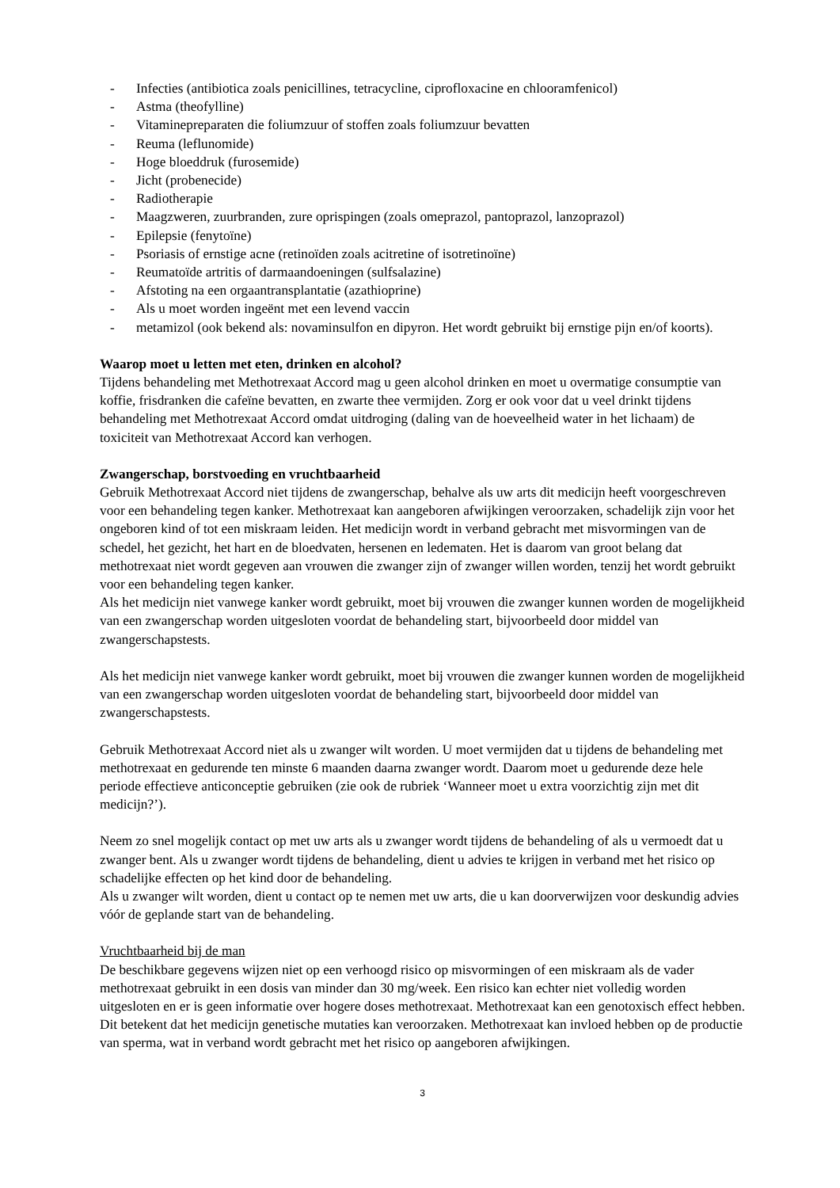- Infecties (antibiotica zoals penicillines, tetracycline, ciprofloxacine en chlooramfenicol)
- Astma (theofylline)
- Vitaminepreparaten die foliumzuur of stoffen zoals foliumzuur bevatten
- Reuma (leflunomide)
- Hoge bloeddruk (furosemide)
- Jicht (probenecide)
- Radiotherapie
- Maagzweren, zuurbranden, zure oprispingen (zoals omeprazol, pantoprazol, lanzoprazol)
- Epilepsie (fenytoïne)
- Psoriasis of ernstige acne (retinoïden zoals acitretine of isotretinoïne)
- Reumatoïde artritis of darmaandoeningen (sulfsalazine)
- Afstoting na een orgaantransplantatie (azathioprine)
- Als u moet worden ingeënt met een levend vaccin
- metamizol (ook bekend als: novaminsulfon en dipyron. Het wordt gebruikt bij ernstige pijn en/of koorts).
Waarop moet u letten met eten, drinken en alcohol?
Tijdens behandeling met Methotrexaat Accord mag u geen alcohol drinken en moet u overmatige consumptie van koffie, frisdranken die cafeïne bevatten, en zwarte thee vermijden. Zorg er ook voor dat u veel drinkt tijdens behandeling met Methotrexaat Accord omdat uitdroging (daling van de hoeveelheid water in het lichaam) de toxiciteit van Methotrexaat Accord kan verhogen.
Zwangerschap, borstvoeding en vruchtbaarheid
Gebruik Methotrexaat Accord niet tijdens de zwangerschap, behalve als uw arts dit medicijn heeft voorgeschreven voor een behandeling tegen kanker. Methotrexaat kan aangeboren afwijkingen veroorzaken, schadelijk zijn voor het ongeboren kind of tot een miskraam leiden. Het medicijn wordt in verband gebracht met misvormingen van de schedel, het gezicht, het hart en de bloedvaten, hersenen en ledematen. Het is daarom van groot belang dat methotrexaat niet wordt gegeven aan vrouwen die zwanger zijn of zwanger willen worden, tenzij het wordt gebruikt voor een behandeling tegen kanker.
Als het medicijn niet vanwege kanker wordt gebruikt, moet bij vrouwen die zwanger kunnen worden de mogelijkheid van een zwangerschap worden uitgesloten voordat de behandeling start, bijvoorbeeld door middel van zwangerschapstests.
Als het medicijn niet vanwege kanker wordt gebruikt, moet bij vrouwen die zwanger kunnen worden de mogelijkheid van een zwangerschap worden uitgesloten voordat de behandeling start, bijvoorbeeld door middel van zwangerschapstests.
Gebruik Methotrexaat Accord niet als u zwanger wilt worden. U moet vermijden dat u tijdens de behandeling met methotrexaat en gedurende ten minste 6 maanden daarna zwanger wordt. Daarom moet u gedurende deze hele periode effectieve anticonceptie gebruiken (zie ook de rubriek ‘Wanneer moet u extra voorzichtig zijn met dit medicijn?’).
Neem zo snel mogelijk contact op met uw arts als u zwanger wordt tijdens de behandeling of als u vermoedt dat u zwanger bent. Als u zwanger wordt tijdens de behandeling, dient u advies te krijgen in verband met het risico op schadelijke effecten op het kind door de behandeling.
Als u zwanger wilt worden, dient u contact op te nemen met uw arts, die u kan doorverwijzen voor deskundig advies vóór de geplande start van de behandeling.
Vruchtbaarheid bij de man
De beschikbare gegevens wijzen niet op een verhoogd risico op misvormingen of een miskraam als de vader methotrexaat gebruikt in een dosis van minder dan 30 mg/week. Een risico kan echter niet volledig worden uitgesloten en er is geen informatie over hogere doses methotrexaat. Methotrexaat kan een genotoxisch effect hebben. Dit betekent dat het medicijn genetische mutaties kan veroorzaken. Methotrexaat kan invloed hebben op de productie van sperma, wat in verband wordt gebracht met het risico op aangeboren afwijkingen.
3